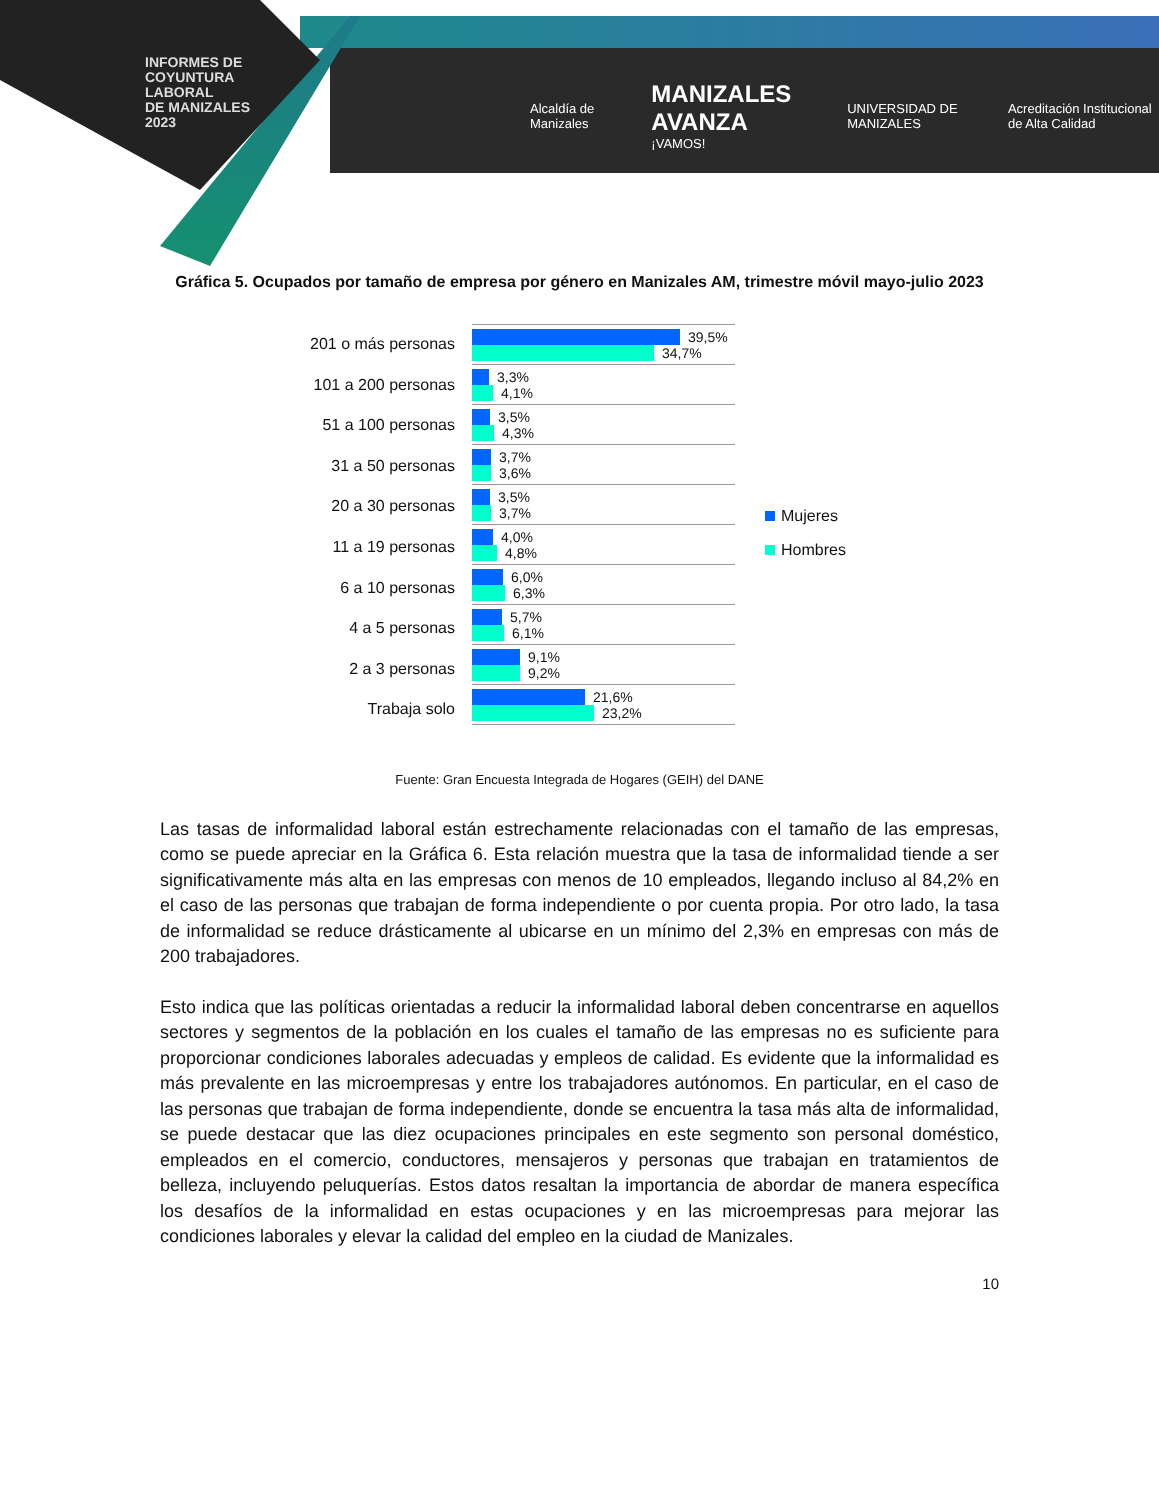INFORMES DE
COYUNTURA
LABORAL
DE MANIZALES
2023
Alcaldía de Manizales MANIZALES AVANZA
¡VAMOS! UNIVERSIDAD DE MANIZALES Acreditación Institucional de Alta Calidad
Gráfica 5. Ocupados por tamaño de empresa por género en Manizales AM, trimestre móvil mayo-julio 2023
201 o más personas
101 a 200 personas
51 a 100 personas
31 a 50 personas
20 a 30 personas
11 a 19 personas
6 a 10 personas
4 a 5 personas
2 a 3 personas
Trabaja solo
39,5%
34,7%
3,3%
4,1%
3,5%
4,3%
3,7%
3,6%
3,5%
3,7%
4,0%
4,8%
6,0%
6,3%
5,7%
6,1%
9,1%
9,2%
21,6%
23,2%
Mujeres
Hombres
Fuente: Gran Encuesta Integrada de Hogares (GEIH) del DANE
Las tasas de informalidad laboral están estrechamente relacionadas con el tamaño de las empresas, como se puede apreciar en la Gráfica 6. Esta relación muestra que la tasa de informalidad tiende a ser significativamente más alta en las empresas con menos de 10 empleados, llegando incluso al 84,2% en el caso de las personas que trabajan de forma independiente o por cuenta propia. Por otro lado, la tasa de informalidad se reduce drásticamente al ubicarse en un mínimo del 2,3% en empresas con más de 200 trabajadores.
Esto indica que las políticas orientadas a reducir la informalidad laboral deben concentrarse en aquellos sectores y segmentos de la población en los cuales el tamaño de las empresas no es suficiente para proporcionar condiciones laborales adecuadas y empleos de calidad. Es evidente que la informalidad es más prevalente en las microempresas y entre los trabajadores autónomos. En particular, en el caso de las personas que trabajan de forma independiente, donde se encuentra la tasa más alta de informalidad, se puede destacar que las diez ocupaciones principales en este segmento son personal doméstico, empleados en el comercio, conductores, mensajeros y personas que trabajan en tratamientos de belleza, incluyendo peluquerías. Estos datos resaltan la importancia de abordar de manera específica los desafíos de la informalidad en estas ocupaciones y en las microempresas para mejorar las condiciones laborales y elevar la calidad del empleo en la ciudad de Manizales.
10